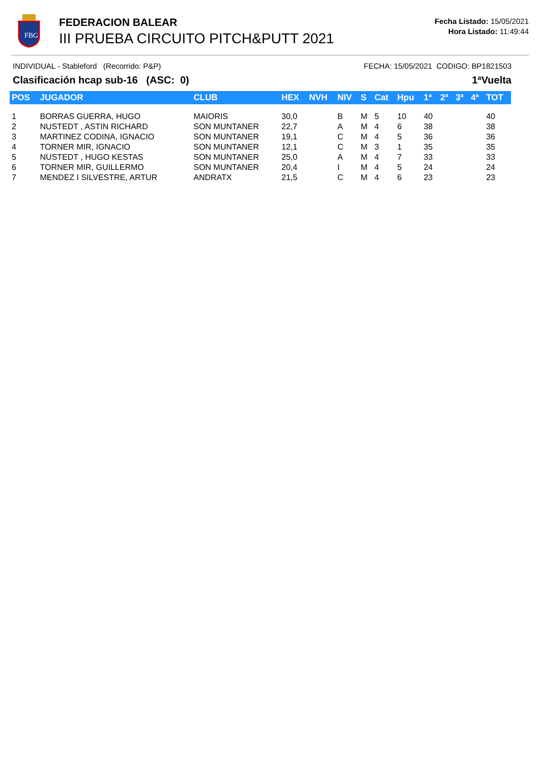FBG
FEDERACION BALEAR
III PRUEBA CIRCUITO PITCH&PUTT 2021
Fecha Listado: 15/05/2021
Hora Listado: 11:49:44
INDIVIDUAL - Stableford (Recorrido: P&P) FECHA: 15/05/2021 CODIGO: BP1821503
Clasificación hcap sub-16 (ASC: 0) 1ªVuelta
| POS | JUGADOR | CLUB | HEX | NVH | NIV | S | Cat | Hpu | 1ª | 2ª | 3ª | 4ª | TOT |
| --- | --- | --- | --- | --- | --- | --- | --- | --- | --- | --- | --- | --- | --- |
| 1 | BORRAS GUERRA, HUGO | MAIORIS | 30,0 | | B | M | 5 | 10 | 40 | | | | 40 |
| 2 | NUSTEDT , ASTIN RICHARD | SON MUNTANER | 22,7 | | A | M | 4 | 6 | 38 | | | | 38 |
| 3 | MARTINEZ CODINA, IGNACIO | SON MUNTANER | 19,1 | | C | M | 4 | 5 | 36 | | | | 36 |
| 4 | TORNER MIR, IGNACIO | SON MUNTANER | 12,1 | | C | M | 3 | 1 | 35 | | | | 35 |
| 5 | NUSTEDT , HUGO KESTAS | SON MUNTANER | 25,0 | | A | M | 4 | 7 | 33 | | | | 33 |
| 6 | TORNER MIR, GUILLERMO | SON MUNTANER | 20,4 | | I | M | 4 | 5 | 24 | | | | 24 |
| 7 | MENDEZ I SILVESTRE, ARTUR | ANDRATX | 21,5 | | C | M | 4 | 6 | 23 | | | | 23 |